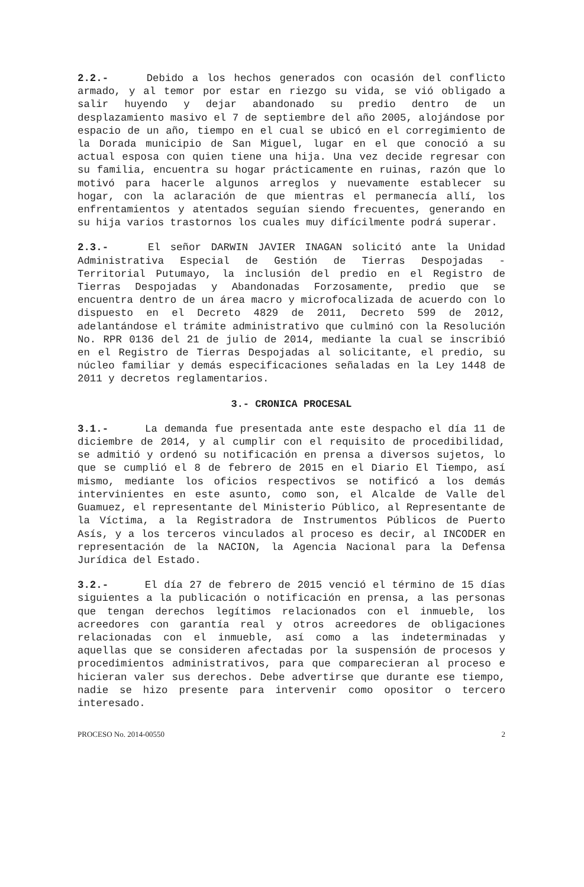2.2.- Debido a los hechos generados con ocasión del conflicto armado, y al temor por estar en riezgo su vida, se vió obligado a salir huyendo y dejar abandonado su predio dentro de un desplazamiento masivo el 7 de septiembre del año 2005, alojándose por espacio de un año, tiempo en el cual se ubicó en el corregimiento de la Dorada municipio de San Miguel, lugar en el que conoció a su actual esposa con quien tiene una hija. Una vez decide regresar con su familia, encuentra su hogar prácticamente en ruinas, razón que lo motivó para hacerle algunos arreglos y nuevamente establecer su hogar, con la aclaración de que mientras el permanecía allí, los enfrentamientos y atentados seguían siendo frecuentes, generando en su hija varios trastornos los cuales muy difícilmente podrá superar.
2.3.- El señor DARWIN JAVIER INAGAN solicitó ante la Unidad Administrativa Especial de Gestión de Tierras Despojadas - Territorial Putumayo, la inclusión del predio en el Registro de Tierras Despojadas y Abandonadas Forzosamente, predio que se encuentra dentro de un área macro y microfocalizada de acuerdo con lo dispuesto en el Decreto 4829 de 2011, Decreto 599 de 2012, adelantándose el trámite administrativo que culminó con la Resolución No. RPR 0136 del 21 de julio de 2014, mediante la cual se inscribió en el Registro de Tierras Despojadas al solicitante, el predio, su núcleo familiar y demás especificaciones señaladas en la Ley 1448 de 2011 y decretos reglamentarios.
3.- CRONICA PROCESAL
3.1.- La demanda fue presentada ante este despacho el día 11 de diciembre de 2014, y al cumplir con el requisito de procedibilidad, se admitió y ordenó su notificación en prensa a diversos sujetos, lo que se cumplió el 8 de febrero de 2015 en el Diario El Tiempo, así mismo, mediante los oficios respectivos se notificó a los demás intervinientes en este asunto, como son, el Alcalde de Valle del Guamuez, el representante del Ministerio Público, al Representante de la Víctima, a la Registradora de Instrumentos Públicos de Puerto Asís, y a los terceros vinculados al proceso es decir, al INCODER en representación de la NACION, la Agencia Nacional para la Defensa Jurídica del Estado.
3.2.- El día 27 de febrero de 2015 venció el término de 15 días siguientes a la publicación o notificación en prensa, a las personas que tengan derechos legítimos relacionados con el inmueble, los acreedores con garantía real y otros acreedores de obligaciones relacionadas con el inmueble, así como a las indeterminadas y aquellas que se consideren afectadas por la suspensión de procesos y procedimientos administrativos, para que comparecieran al proceso e hicieran valer sus derechos. Debe advertirse que durante ese tiempo, nadie se hizo presente para intervenir como opositor o tercero interesado.
PROCESO No. 2014-00550 2